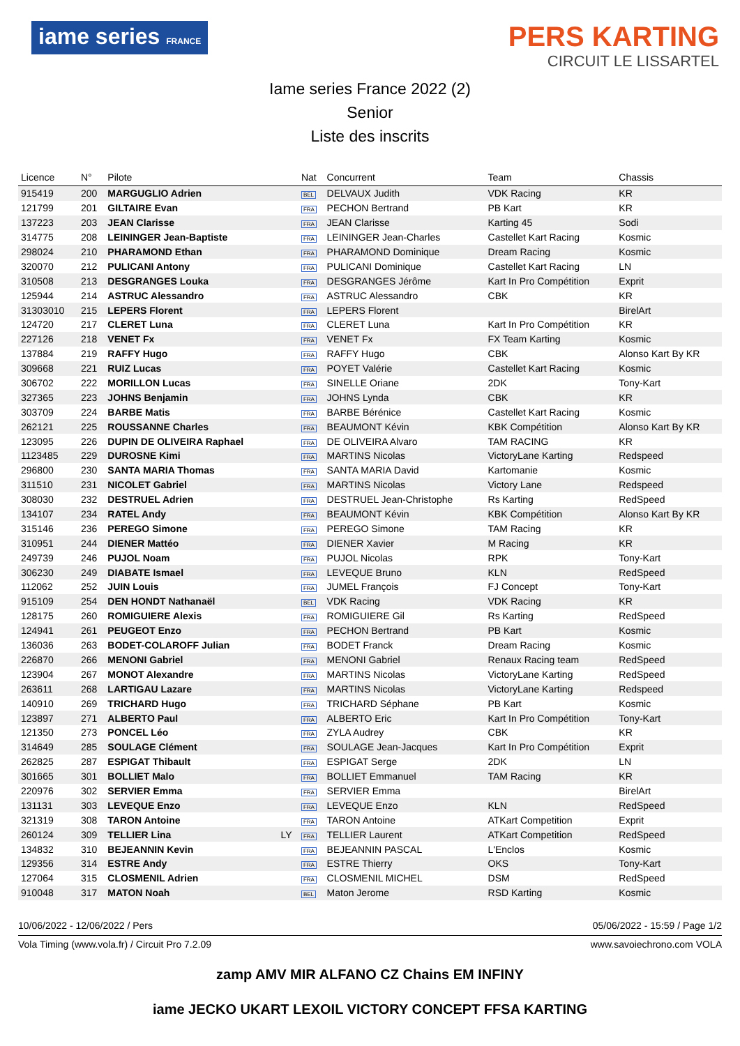iame series FRANCE
PERS KARTING
CIRCUIT LE LISSARTEL
Iame series France 2022 (2)
Senior
Liste des inscrits
| Licence | N° | Pilote | | Nat | Concurrent | Team | Chassis |
| --- | --- | --- | --- | --- | --- | --- | --- |
| 915419 | 200 | MARGUGLIO Adrien | | BEL | DELVAUX Judith | VDK Racing | KR |
| 121799 | 201 | GILTAIRE Evan | | FRA | PECHON Bertrand | PB Kart | KR |
| 137223 | 203 | JEAN Clarisse | | FRA | JEAN Clarisse | Karting 45 | Sodi |
| 314775 | 208 | LEININGER Jean-Baptiste | | FRA | LEININGER Jean-Charles | Castellet Kart Racing | Kosmic |
| 298024 | 210 | PHARAMOND Ethan | | FRA | PHARAMOND Dominique | Dream Racing | Kosmic |
| 320070 | 212 | PULICANI Antony | | FRA | PULICANI Dominique | Castellet Kart Racing | LN |
| 310508 | 213 | DESGRANGES Louka | | FRA | DESGRANGES Jérôme | Kart In Pro Compétition | Exprit |
| 125944 | 214 | ASTRUC Alessandro | | FRA | ASTRUC Alessandro | CBK | KR |
| 31303010 | 215 | LEPERS Florent | | FRA | LEPERS Florent | | BirelArt |
| 124720 | 217 | CLERET Luna | | FRA | CLERET Luna | Kart In Pro Compétition | KR |
| 227126 | 218 | VENET Fx | | FRA | VENET Fx | FX Team Karting | Kosmic |
| 137884 | 219 | RAFFY Hugo | | FRA | RAFFY Hugo | CBK | Alonso Kart By KR |
| 309668 | 221 | RUIZ Lucas | | FRA | POYET Valérie | Castellet Kart Racing | Kosmic |
| 306702 | 222 | MORILLON Lucas | | FRA | SINELLE Oriane | 2DK | Tony-Kart |
| 327365 | 223 | JOHNS Benjamin | | FRA | JOHNS Lynda | CBK | KR |
| 303709 | 224 | BARBE Matis | | FRA | BARBE Bérénice | Castellet Kart Racing | Kosmic |
| 262121 | 225 | ROUSSANNE Charles | | FRA | BEAUMONT Kévin | KBK Compétition | Alonso Kart By KR |
| 123095 | 226 | DUPIN DE OLIVEIRA Raphael | | FRA | DE OLIVEIRA Alvaro | TAM RACING | KR |
| 1123485 | 229 | DUROSNE Kimi | | FRA | MARTINS Nicolas | VictoryLane Karting | Redspeed |
| 296800 | 230 | SANTA MARIA Thomas | | FRA | SANTA MARIA David | Kartomanie | Kosmic |
| 311510 | 231 | NICOLET Gabriel | | FRA | MARTINS Nicolas | Victory Lane | Redspeed |
| 308030 | 232 | DESTRUEL Adrien | | FRA | DESTRUEL Jean-Christophe | Rs Karting | RedSpeed |
| 134107 | 234 | RATEL Andy | | FRA | BEAUMONT Kévin | KBK Compétition | Alonso Kart By KR |
| 315146 | 236 | PEREGO Simone | | FRA | PEREGO Simone | TAM Racing | KR |
| 310951 | 244 | DIENER Mattéo | | FRA | DIENER Xavier | M Racing | KR |
| 249739 | 246 | PUJOL Noam | | FRA | PUJOL Nicolas | RPK | Tony-Kart |
| 306230 | 249 | DIABATE Ismael | | FRA | LEVEQUE Bruno | KLN | RedSpeed |
| 112062 | 252 | JUIN Louis | | FRA | JUMEL François | FJ Concept | Tony-Kart |
| 915109 | 254 | DEN HONDT Nathanaël | | BEL | VDK Racing | VDK Racing | KR |
| 128175 | 260 | ROMIGUIERE Alexis | | FRA | ROMIGUIERE Gil | Rs Karting | RedSpeed |
| 124941 | 261 | PEUGEOT Enzo | | FRA | PECHON Bertrand | PB Kart | Kosmic |
| 136036 | 263 | BODET-COLAROFF Julian | | FRA | BODET Franck | Dream Racing | Kosmic |
| 226870 | 266 | MENONI Gabriel | | FRA | MENONI Gabriel | Renaux Racing team | RedSpeed |
| 123904 | 267 | MONOT Alexandre | | FRA | MARTINS Nicolas | VictoryLane Karting | RedSpeed |
| 263611 | 268 | LARTIGAU Lazare | | FRA | MARTINS Nicolas | VictoryLane Karting | Redspeed |
| 140910 | 269 | TRICHARD Hugo | | FRA | TRICHARD Séphane | PB Kart | Kosmic |
| 123897 | 271 | ALBERTO Paul | | FRA | ALBERTO Eric | Kart In Pro Compétition | Tony-Kart |
| 121350 | 273 | PONCEL Léo | | FRA | ZYLA Audrey | CBK | KR |
| 314649 | 285 | SOULAGE Clément | | FRA | SOULAGE Jean-Jacques | Kart In Pro Compétition | Exprit |
| 262825 | 287 | ESPIGAT Thibault | | FRA | ESPIGAT Serge | 2DK | LN |
| 301665 | 301 | BOLLIET Malo | | FRA | BOLLIET Emmanuel | TAM Racing | KR |
| 220976 | 302 | SERVIER Emma | | FRA | SERVIER Emma | | BirelArt |
| 131131 | 303 | LEVEQUE Enzo | | FRA | LEVEQUE Enzo | KLN | RedSpeed |
| 321319 | 308 | TARON Antoine | | FRA | TARON Antoine | ATKart Competition | Exprit |
| 260124 | 309 | TELLIER Lina | LY | FRA | TELLIER Laurent | ATKart Competition | RedSpeed |
| 134832 | 310 | BEJEANNIN Kevin | | FRA | BEJEANNIN PASCAL | L'Enclos | Kosmic |
| 129356 | 314 | ESTRE Andy | | FRA | ESTRE Thierry | OKS | Tony-Kart |
| 127064 | 315 | CLOSMENIL Adrien | | FRA | CLOSMENIL MICHEL | DSM | RedSpeed |
| 910048 | 317 | MATON Noah | | BEL | Maton Jerome | RSD Karting | Kosmic |
10/06/2022 - 12/06/2022 / Pers 05/06/2022 - 15:59 / Page 1/2
Vola Timing (www.vola.fr) / Circuit Pro 7.2.09 www.savoiechrono.com VOLA
zamp AMV MIR ALFANO CZ Chains EM INFINY
iame JECKO UKART LEXOIL VICTORY CONCEPT FFSA KARTING